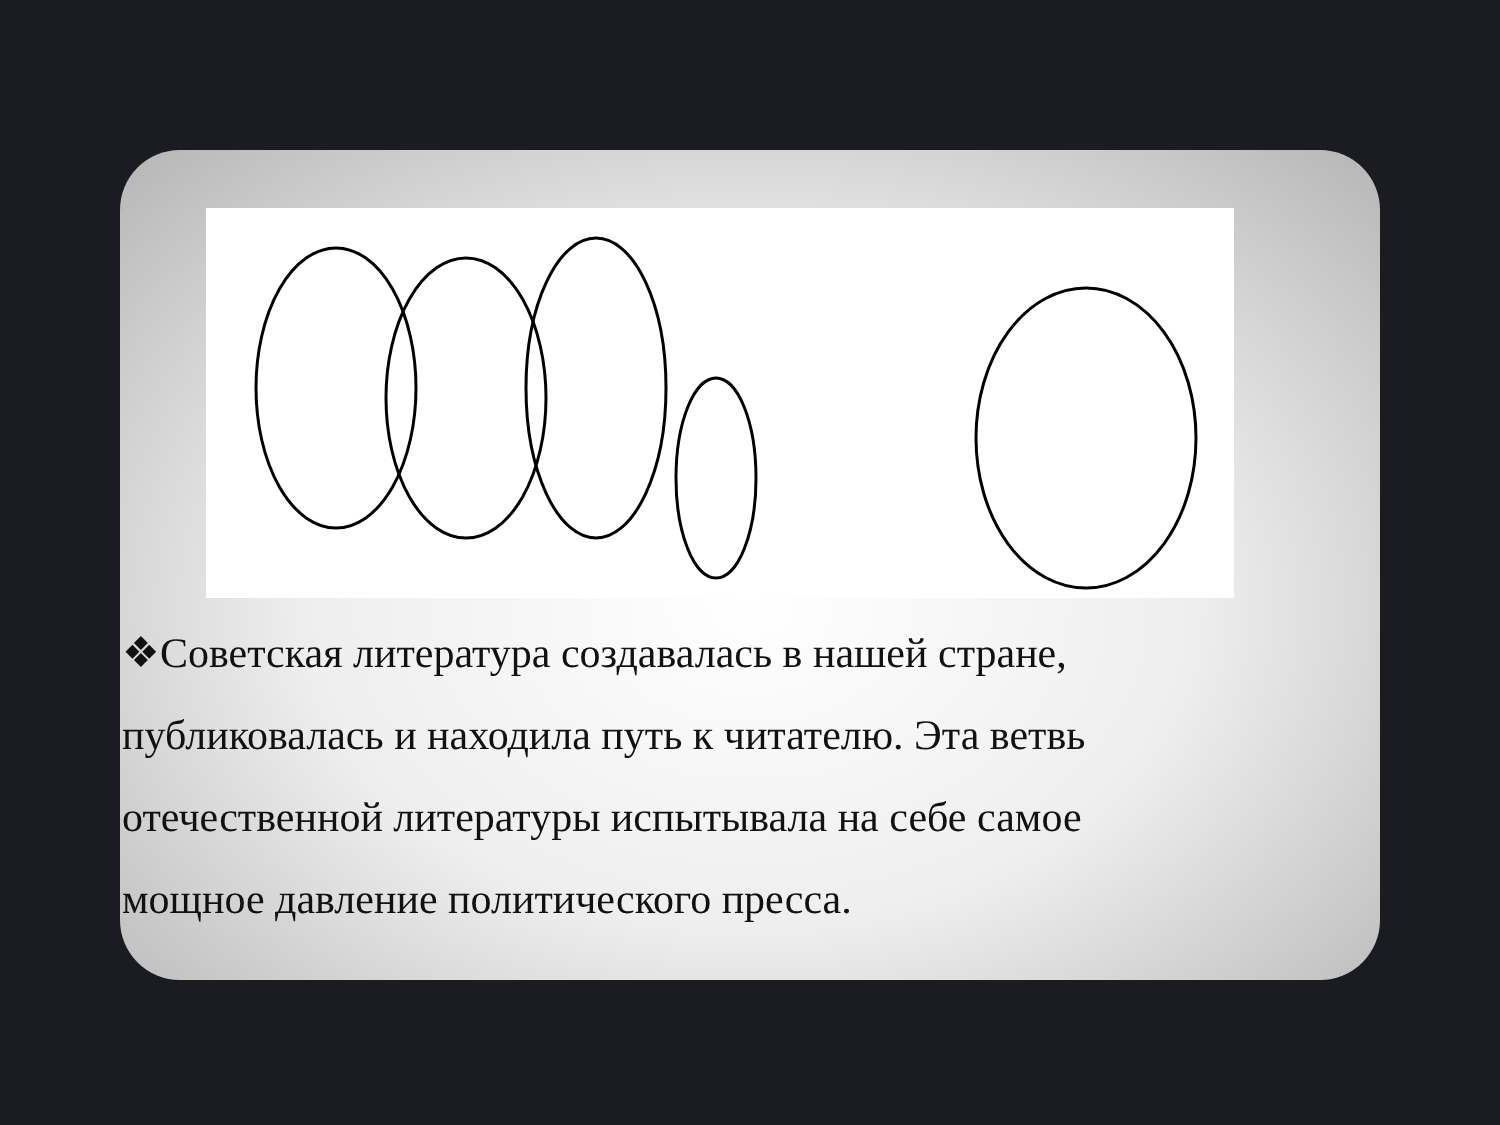❖Советская литература создавалась в нашей стране, публиковалась и находила путь к читателю. Эта ветвь отечественной литературы испытывала на себе самое мощное давление политического пресса.